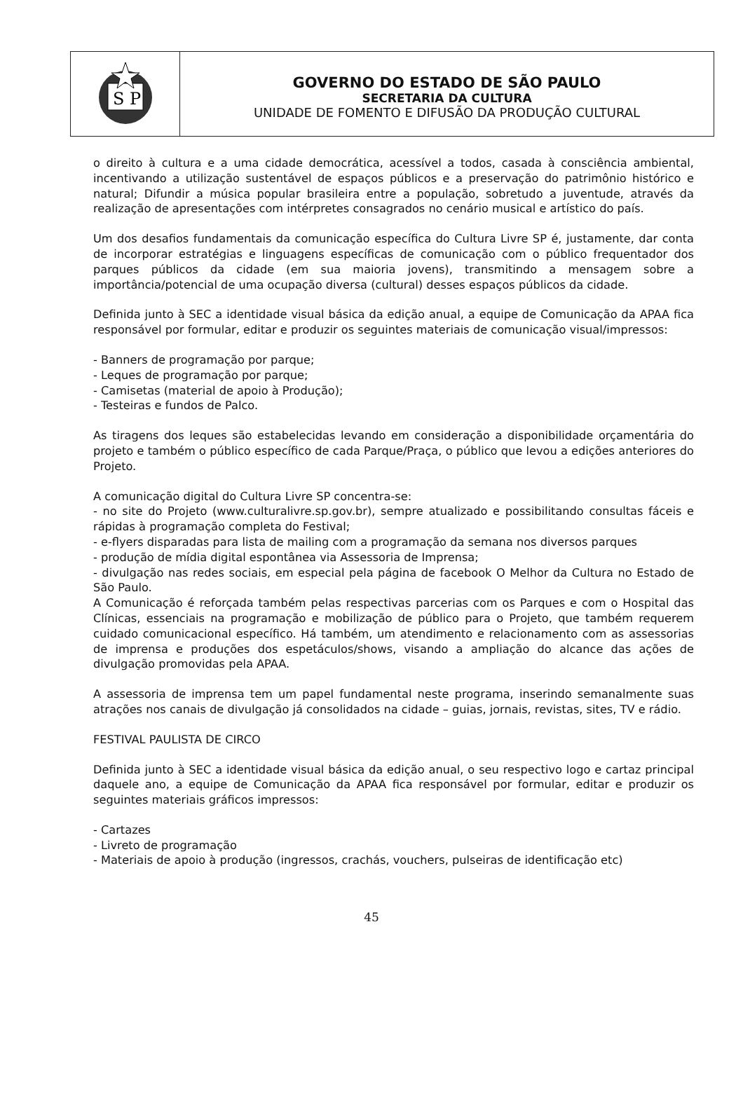S P
GOVERNO DO ESTADO DE SÃO PAULO
SECRETARIA DA CULTURA
UNIDADE DE FOMENTO E DIFUSÃO DA PRODUÇÃO CULTURAL
o direito à cultura e a uma cidade democrática, acessível a todos, casada à consciência ambiental, incentivando a utilização sustentável de espaços públicos e a preservação do patrimônio histórico e natural; Difundir a música popular brasileira entre a população, sobretudo a juventude, através da realização de apresentações com intérpretes consagrados no cenário musical e artístico do país.
Um dos desafios fundamentais da comunicação específica do Cultura Livre SP é, justamente, dar conta de incorporar estratégias e linguagens específicas de comunicação com o público frequentador dos parques públicos da cidade (em sua maioria jovens), transmitindo a mensagem sobre a importância/potencial de uma ocupação diversa (cultural) desses espaços públicos da cidade.
Definida junto à SEC a identidade visual básica da edição anual, a equipe de Comunicação da APAA fica responsável por formular, editar e produzir os seguintes materiais de comunicação visual/impressos:
- Banners de programação por parque;
- Leques de programação por parque;
- Camisetas (material de apoio à Produção);
- Testeiras e fundos de Palco.
As tiragens dos leques são estabelecidas levando em consideração a disponibilidade orçamentária do projeto e também o público específico de cada Parque/Praça, o público que levou a edições anteriores do Projeto.
A comunicação digital do Cultura Livre SP concentra-se:
- no site do Projeto (www.culturalivre.sp.gov.br), sempre atualizado e possibilitando consultas fáceis e rápidas à programação completa do Festival;
- e-flyers disparadas para lista de mailing com a programação da semana nos diversos parques
- produção de mídia digital espontânea via Assessoria de Imprensa;
- divulgação nas redes sociais, em especial pela página de facebook O Melhor da Cultura no Estado de São Paulo.
A Comunicação é reforçada também pelas respectivas parcerias com os Parques e com o Hospital das Clínicas, essenciais na programação e mobilização de público para o Projeto, que também requerem cuidado comunicacional específico. Há também, um atendimento e relacionamento com as assessorias de imprensa e produções dos espetáculos/shows, visando a ampliação do alcance das ações de divulgação promovidas pela APAA.
A assessoria de imprensa tem um papel fundamental neste programa, inserindo semanalmente suas atrações nos canais de divulgação já consolidados na cidade – guias, jornais, revistas, sites, TV e rádio.
FESTIVAL PAULISTA DE CIRCO
Definida junto à SEC a identidade visual básica da edição anual, o seu respectivo logo e cartaz principal daquele ano, a equipe de Comunicação da APAA fica responsável por formular, editar e produzir os seguintes materiais gráficos impressos:
- Cartazes
- Livreto de programação
- Materiais de apoio à produção (ingressos, crachás, vouchers, pulseiras de identificação etc)
45